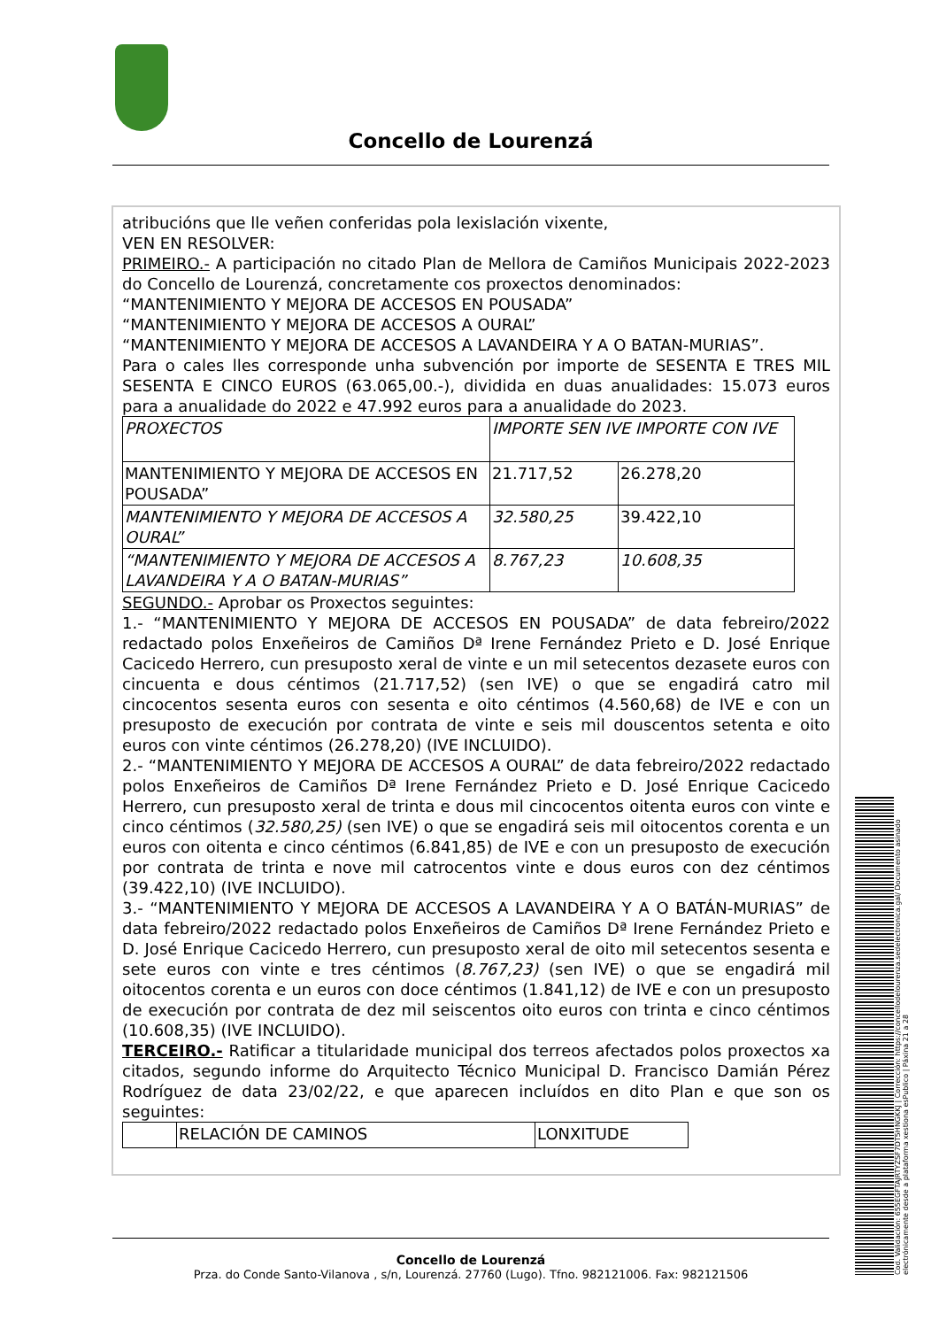Concello de Lourenzá
atribucións que lle veñen conferidas pola lexislación vixente,
VEN EN RESOLVER:
PRIMEIRO.- A participación no citado Plan de Mellora de Camiños Municipais 2022-2023 do Concello de Lourenzá, concretamente cos proxectos denominados:
“MANTENIMIENTO Y MEJORA DE ACCESOS EN POUSADA”
“MANTENIMIENTO Y MEJORA DE ACCESOS A OURAL”
“MANTENIMIENTO Y MEJORA DE ACCESOS A LAVANDEIRA Y A O BATAN-MURIAS”.
Para o cales lles corresponde unha subvención por importe de SESENTA E TRES MIL SESENTA E CINCO EUROS (63.065,00.-), dividida en duas anualidades: 15.073 euros para a anualidade do 2022 e 47.992 euros para a anualidade do 2023.
| PROXECTOS | IMPORTE SEN IVE IMPORTE CON IVE | |
| MANTENIMIENTO Y MEJORA DE ACCESOS EN POUSADA” | 21.717,52 | 26.278,20 |
| MANTENIMIENTO Y MEJORA DE ACCESOS A OURAL” | 32.580,25 | 39.422,10 |
| “MANTENIMIENTO Y MEJORA DE ACCESOS A LAVANDEIRA Y A O BATAN-MURIAS” | 8.767,23 | 10.608,35 |
SEGUNDO.- Aprobar os Proxectos seguintes:
1.- “MANTENIMIENTO Y MEJORA DE ACCESOS EN POUSADA” de data febreiro/2022 redactado polos Enxeñeiros de Camiños Dª Irene Fernández Prieto e D. José Enrique Cacicedo Herrero, cun presuposto xeral de vinte e un mil setecentos dezasete euros con cincuenta e dous céntimos (21.717,52) (sen IVE) o que se engadirá catro mil cincocentos sesenta euros con sesenta e oito céntimos (4.560,68) de IVE e con un presuposto de execución por contrata de vinte e seis mil douscentos setenta e oito euros con vinte céntimos (26.278,20) (IVE INCLUIDO).
2.- “MANTENIMIENTO Y MEJORA DE ACCESOS A OURAL” de data febreiro/2022 redactado polos Enxeñeiros de Camiños Dª Irene Fernández Prieto e D. José Enrique Cacicedo Herrero, cun presuposto xeral de trinta e dous mil cincocentos oitenta euros con vinte e cinco céntimos (32.580,25) (sen IVE) o que se engadirá seis mil oitocentos corenta e un euros con oitenta e cinco céntimos (6.841,85) de IVE e con un presuposto de execución por contrata de trinta e nove mil catrocentos vinte e dous euros con dez céntimos (39.422,10) (IVE INCLUIDO).
3.- “MANTENIMIENTO Y MEJORA DE ACCESOS A LAVANDEIRA Y A O BATÁN-MURIAS” de data febreiro/2022 redactado polos Enxeñeiros de Camiños Dª Irene Fernández Prieto e D. José Enrique Cacicedo Herrero, cun presuposto xeral de oito mil setecentos sesenta e sete euros con vinte e tres céntimos (8.767,23) (sen IVE) o que se engadirá mil oitocentos corenta e un euros con doce céntimos (1.841,12) de IVE e con un presuposto de execución por contrata de dez mil seiscentos oito euros con trinta e cinco céntimos (10.608,35) (IVE INCLUIDO).
TERCEIRO.- Ratificar a titularidade municipal dos terreos afectados polos proxectos xa citados, segundo informe do Arquitecto Técnico Municipal D. Francisco Damián Pérez Rodríguez de data 23/02/22, e que aparecen incluídos en dito Plan e que son os seguintes:
| | RELACIÓN DE CAMINOS | LONXITUDE |
Concello de Lourenzá
Prza. do Conde Santo-Vilanova , s/n, Lourenzá. 27760 (Lugo). Tfno. 982121006. Fax: 982121506
Cod. Validación: 655EGFTAJRTYZSF7DT5HNGKKJ | Corrección: https://concellodelourenza.sedelectronica.gal/ Documento asinado electrónicamente desde a plataforma xestiona esPublico | Páxina 21 a 28